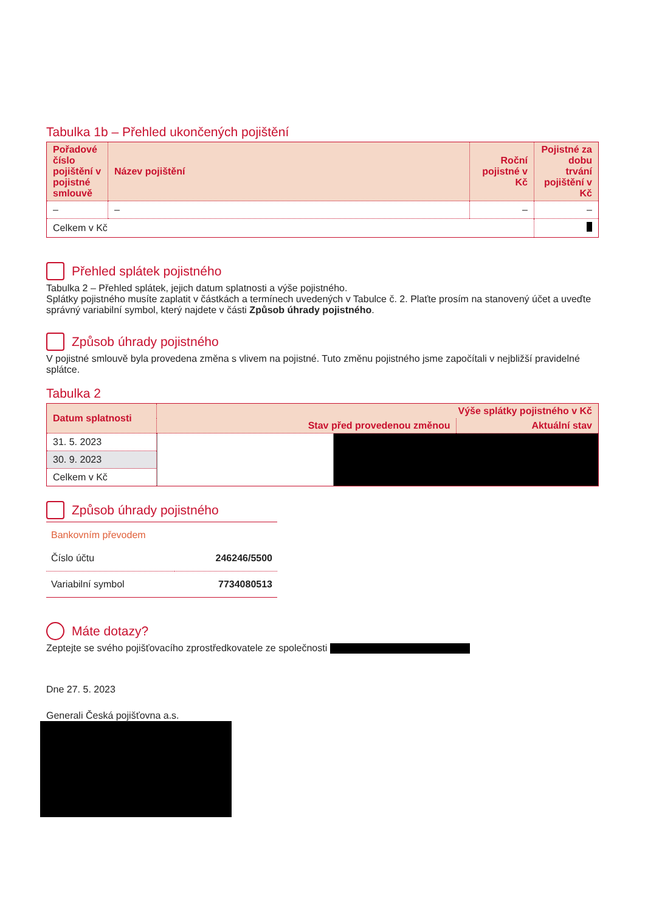Tabulka 1b – Přehled ukončených pojištění
| Pořadové číslo pojištění v pojistné smlouvě | Název pojištění | Roční pojistné v Kč | Pojistné za dobu trvání pojištění v Kč |
| --- | --- | --- | --- |
| – | – | – | – |
| Celkem v Kč | | | |
Přehled splátek pojistného
Tabulka 2 – Přehled splátek, jejich datum splatnosti a výše pojistného.
Splátky pojistného musíte zaplatit v částkách a termínech uvedených v Tabulce č. 2. Plaťte prosím na stanovený účet a uveďte správný variabilní symbol, který najdete v části Způsob úhrady pojistného.
Způsob úhrady pojistného
V pojistné smlouvě byla provedena změna s vlivem na pojistné. Tuto změnu pojistného jsme započítali v nejbližší pravidelné splátce.
Tabulka 2
| Datum splatnosti | Výše splátky pojistného v Kč | |
| --- | --- | --- |
| | Stav před provedenou změnou | Aktuální stav |
| 31. 5. 2023 | | |
| 30. 9. 2023 | | |
| Celkem v Kč | | |
Způsob úhrady pojistného
Bankovním převodem
| Číslo účtu | 246246/5500 |
| Variabilní symbol | 7734080513 |
Máte dotazy?
Zeptejte se svého pojišťovacího zprostředkovatele ze společnosti
Dne 27. 5. 2023
Generali Česká pojišťovna a.s.